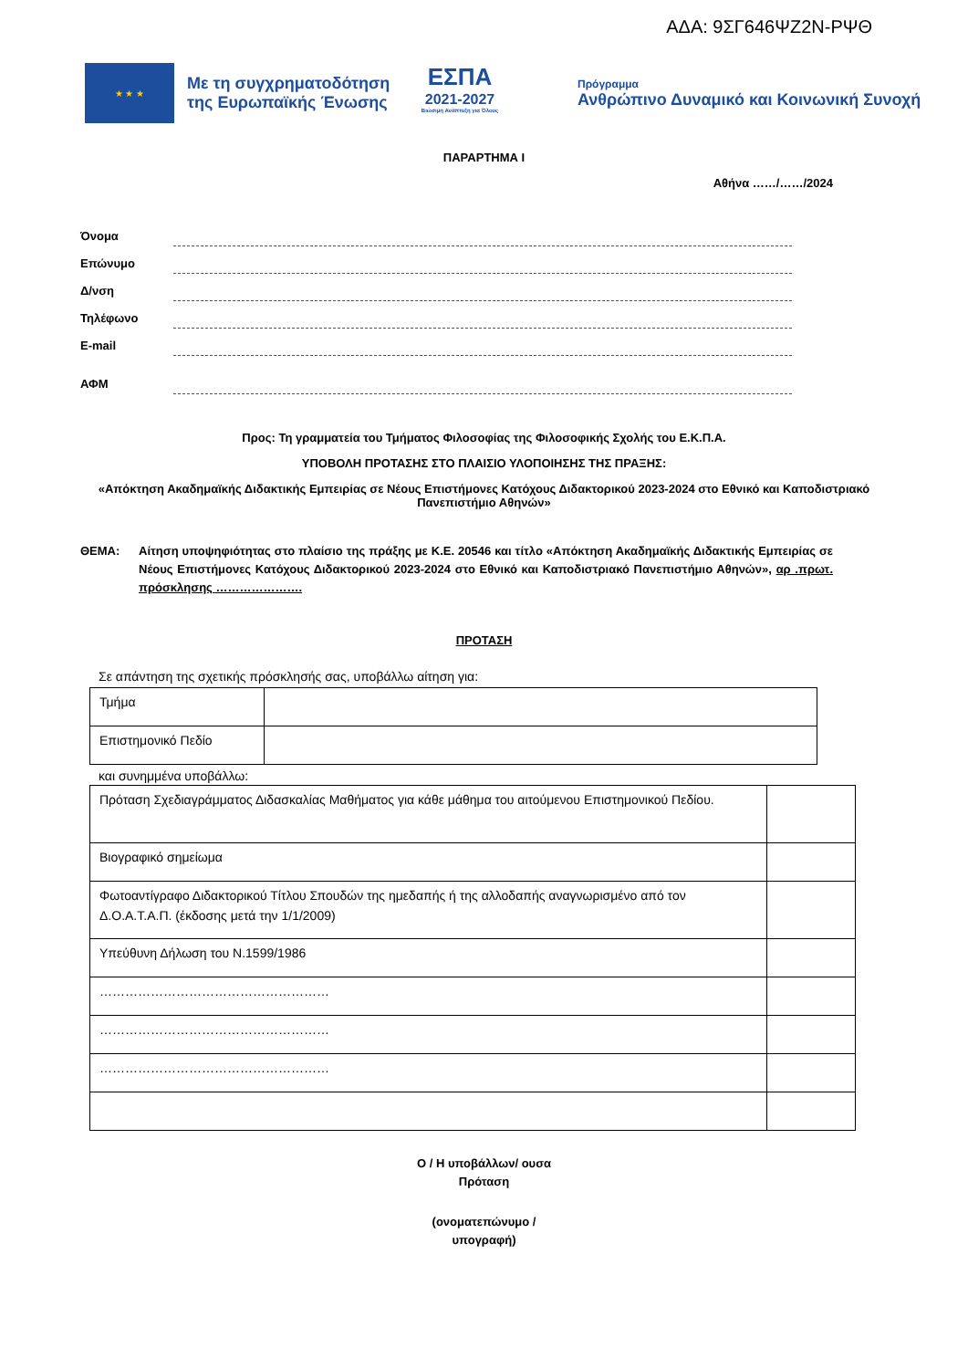ΑΔΑ: 9ΣΓ646ΨΖ2Ν-ΡΨΘ
★ ★ ★
Με τη συγχρηματοδότηση της Ευρωπαϊκής Ένωσης
ΕΣΠΑ
2021-2027
Βιώσιμη Ανάπτυξη για Όλους
Πρόγραμμα
Ανθρώπινο Δυναμικό και Κοινωνική Συνοχή
ΠΑΡΑΡΤΗΜΑ Ι
Αθήνα ……/……/2024
Όνομα
Επώνυμο
Δ/νση
Τηλέφωνο
E-mail
ΑΦΜ
Προς: Τη γραμματεία του Τμήματος Φιλοσοφίας της Φιλοσοφικής Σχολής του Ε.Κ.Π.Α.
ΥΠΟΒΟΛΗ ΠΡΟΤΑΣΗΣ ΣΤΟ ΠΛΑΙΣΙΟ ΥΛΟΠΟΙΗΣΗΣ ΤΗΣ ΠΡΑΞΗΣ:
«Απόκτηση Ακαδημαϊκής Διδακτικής Εμπειρίας σε Νέους Επιστήμονες Κατόχους Διδακτορικού 2023-2024 στο Εθνικό και Καποδιστριακό Πανεπιστήμιο Αθηνών»
ΘΕΜΑ: Αίτηση υποψηφιότητας στο πλαίσιο της πράξης με Κ.Ε. 20546 και τίτλο «Απόκτηση Ακαδημαϊκής Διδακτικής Εμπειρίας σε Νέους Επιστήμονες Κατόχους Διδακτορικού 2023-2024 στο Εθνικό και Καποδιστριακό Πανεπιστήμιο Αθηνών», αρ .πρωτ. πρόσκλησης ………………….
ΠΡΟΤΑΣΗ
Σε απάντηση της σχετικής πρόσκλησής σας, υποβάλλω αίτηση για:
| Τμήμα | |
| Επιστημονικό Πεδίο | |
και συνημμένα υποβάλλω:
| Πρόταση Σχεδιαγράμματος Διδασκαλίας Μαθήματος για κάθε μάθημα του αιτούμενου Επιστημονικού Πεδίου. | |
| Βιογραφικό σημείωμα | |
| Φωτοαντίγραφο Διδακτορικού Τίτλου Σπουδών της ημεδαπής ή της αλλοδαπής αναγνωρισμένο από τον Δ.Ο.Α.Τ.Α.Π. (έκδοσης μετά την 1/1/2009) | |
| Υπεύθυνη Δήλωση του Ν.1599/1986 | |
| ……………………………………………… | |
| ……………………………………………… | |
| ……………………………………………… | |
Ο / Η υποβάλλων/ ουσα
Πρόταση
(ονοματεπώνυμο /
υπογραφή)